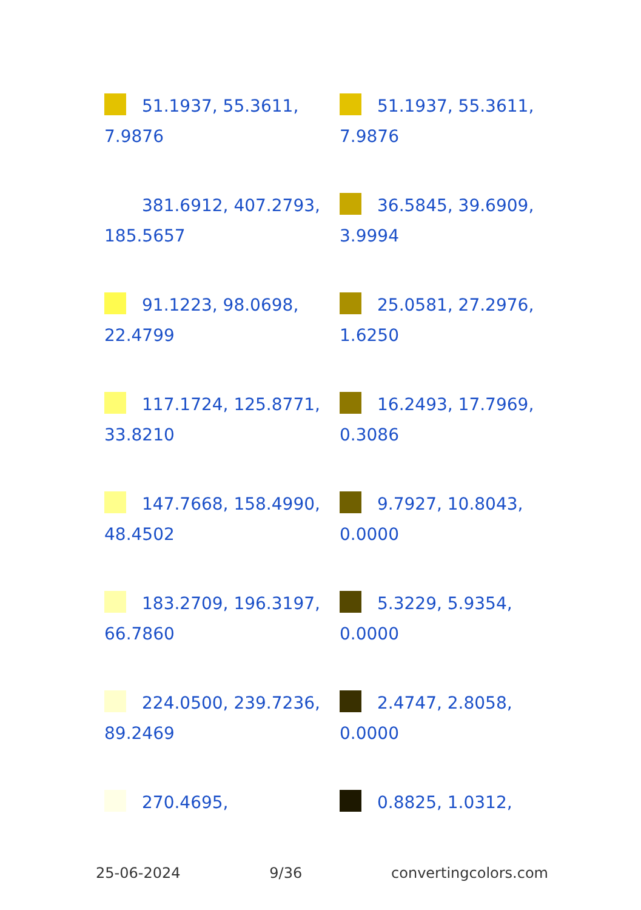51.1937, 55.3611, 7.9876
51.1937, 55.3611, 7.9876
381.6912, 407.2793, 185.5657
36.5845, 39.6909, 3.9994
91.1223, 98.0698, 22.4799
25.0581, 27.2976, 1.6250
117.1724, 125.8771, 33.8210
16.2493, 17.7969, 0.3086
147.7668, 158.4990, 48.4502
9.7927, 10.8043, 0.0000
183.2709, 196.3197, 66.7860
5.3229, 5.9354, 0.0000
224.0500, 239.7236, 89.2469
2.4747, 2.8058, 0.0000
270.4695,
0.8825, 1.0312,
25-06-2024 9/36 convertingcolors.com